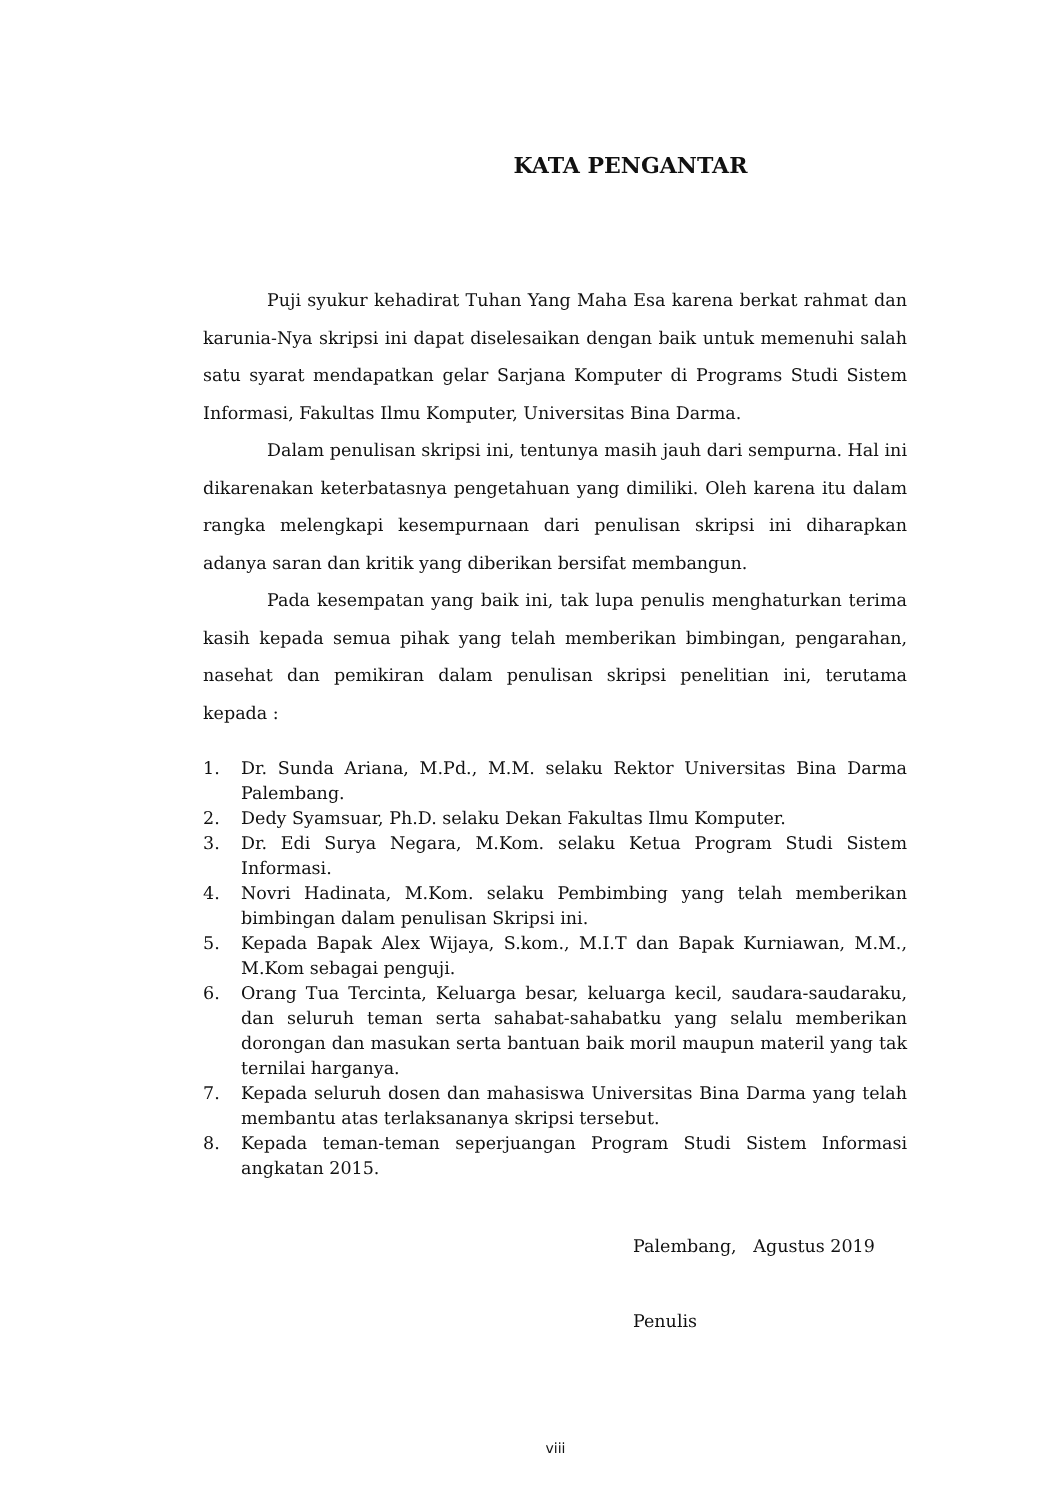KATA PENGANTAR
Puji syukur kehadirat Tuhan Yang Maha Esa karena berkat rahmat dan karunia-Nya skripsi ini dapat diselesaikan dengan baik untuk memenuhi salah satu syarat mendapatkan gelar Sarjana Komputer di Programs Studi Sistem Informasi, Fakultas Ilmu Komputer, Universitas Bina Darma.
Dalam penulisan skripsi ini, tentunya masih jauh dari sempurna. Hal ini dikarenakan keterbatasnya pengetahuan yang dimiliki. Oleh karena itu dalam rangka melengkapi kesempurnaan dari penulisan skripsi ini diharapkan adanya saran dan kritik yang diberikan bersifat membangun.
Pada kesempatan yang baik ini, tak lupa penulis menghaturkan terima kasih kepada semua pihak yang telah memberikan bimbingan, pengarahan, nasehat dan pemikiran dalam penulisan skripsi penelitian ini, terutama kepada :
1. Dr. Sunda Ariana, M.Pd., M.M. selaku Rektor Universitas Bina Darma Palembang.
2. Dedy Syamsuar, Ph.D. selaku Dekan Fakultas Ilmu Komputer.
3. Dr. Edi Surya Negara, M.Kom. selaku Ketua Program Studi Sistem Informasi.
4. Novri Hadinata, M.Kom. selaku Pembimbing yang telah memberikan bimbingan dalam penulisan Skripsi ini.
5. Kepada Bapak Alex Wijaya, S.kom., M.I.T dan Bapak Kurniawan, M.M., M.Kom sebagai penguji.
6. Orang Tua Tercinta, Keluarga besar, keluarga kecil, saudara-saudaraku, dan seluruh teman serta sahabat-sahabatku yang selalu memberikan dorongan dan masukan serta bantuan baik moril maupun materil yang tak ternilai harganya.
7. Kepada seluruh dosen dan mahasiswa Universitas Bina Darma yang telah membantu atas terlaksananya skripsi tersebut.
8. Kepada teman-teman seperjuangan Program Studi Sistem Informasi angkatan 2015.
Palembang, Agustus 2019
Penulis
viii